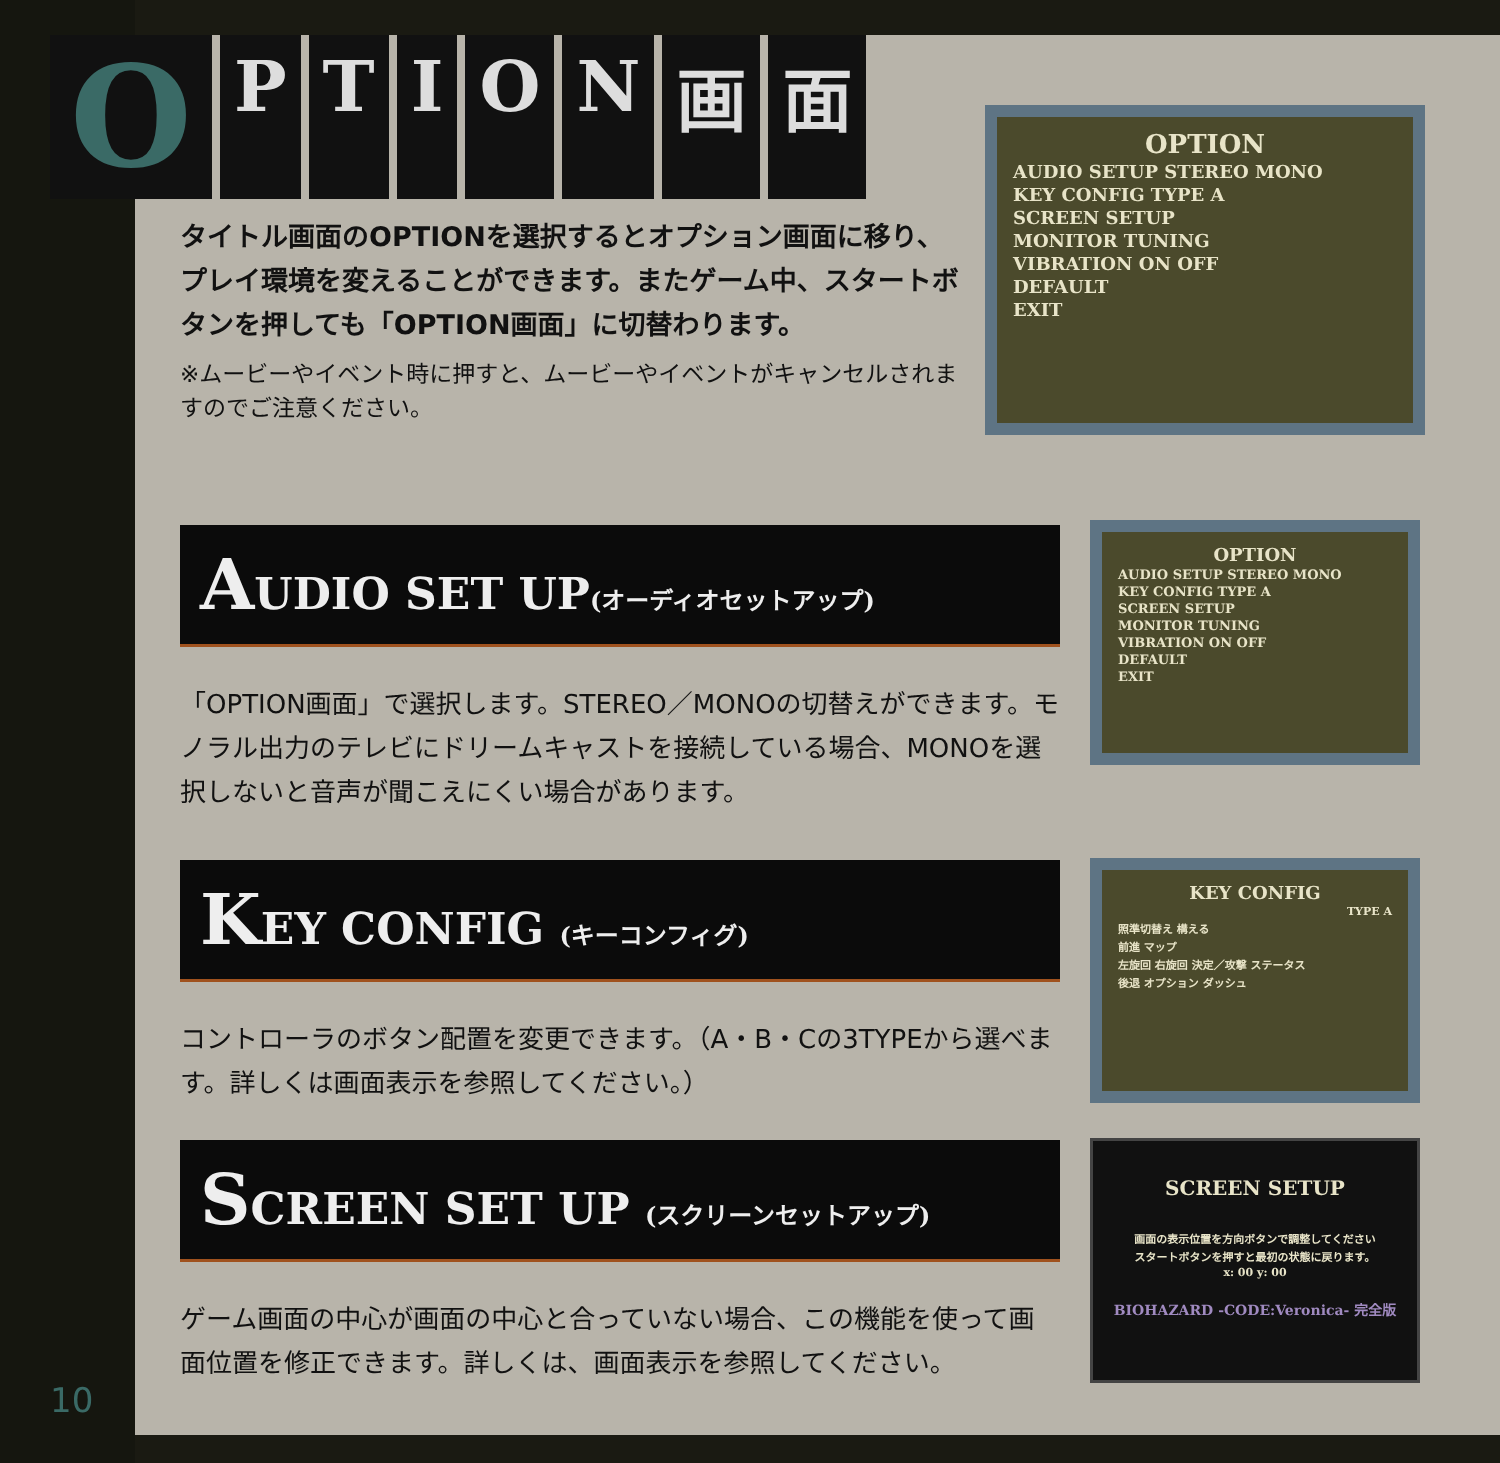10
O PTION画面
タイトル画面のOPTIONを選択するとオプション画面に移り、プレイ環境を変えることができます。またゲーム中、スタートボタンを押しても「OPTION画面」に切替わります。
※ムービーやイベント時に押すと、ムービーやイベントがキャンセルされますのでご注意ください。
OPTION
AUDIO SETUP STEREO MONO
KEY CONFIG TYPE A
SCREEN SETUP
MONITOR TUNING
VIBRATION ON OFF
DEFAULT
EXIT
AUDIO SET UP(オーディオセットアップ)
「OPTION画面」で選択します。STEREO／MONOの切替えができます。モノラル出力のテレビにドリームキャストを接続している場合、MONOを選択しないと音声が聞こえにくい場合があります。
OPTION
AUDIO SETUP STEREO MONO
KEY CONFIG TYPE A
SCREEN SETUP
MONITOR TUNING
VIBRATION ON OFF
DEFAULT
EXIT
KEY CONFIG (キーコンフィグ)
コントローラのボタン配置を変更できます。（A・B・Cの3TYPEから選べます。詳しくは画面表示を参照してください。）
KEY CONFIG
TYPE A
照準切替え 構える
前進 マップ
左旋回 右旋回 決定／攻撃 ステータス
後退 オプション ダッシュ
SCREEN SET UP (スクリーンセットアップ)
ゲーム画面の中心が画面の中心と合っていない場合、この機能を使って画面位置を修正できます。詳しくは、画面表示を参照してください。
SCREEN SETUP
画面の表示位置を方向ボタンで調整してください
スタートボタンを押すと最初の状態に戻ります。
x: 00 y: 00
BIOHAZARD -CODE:Veronica- 完全版